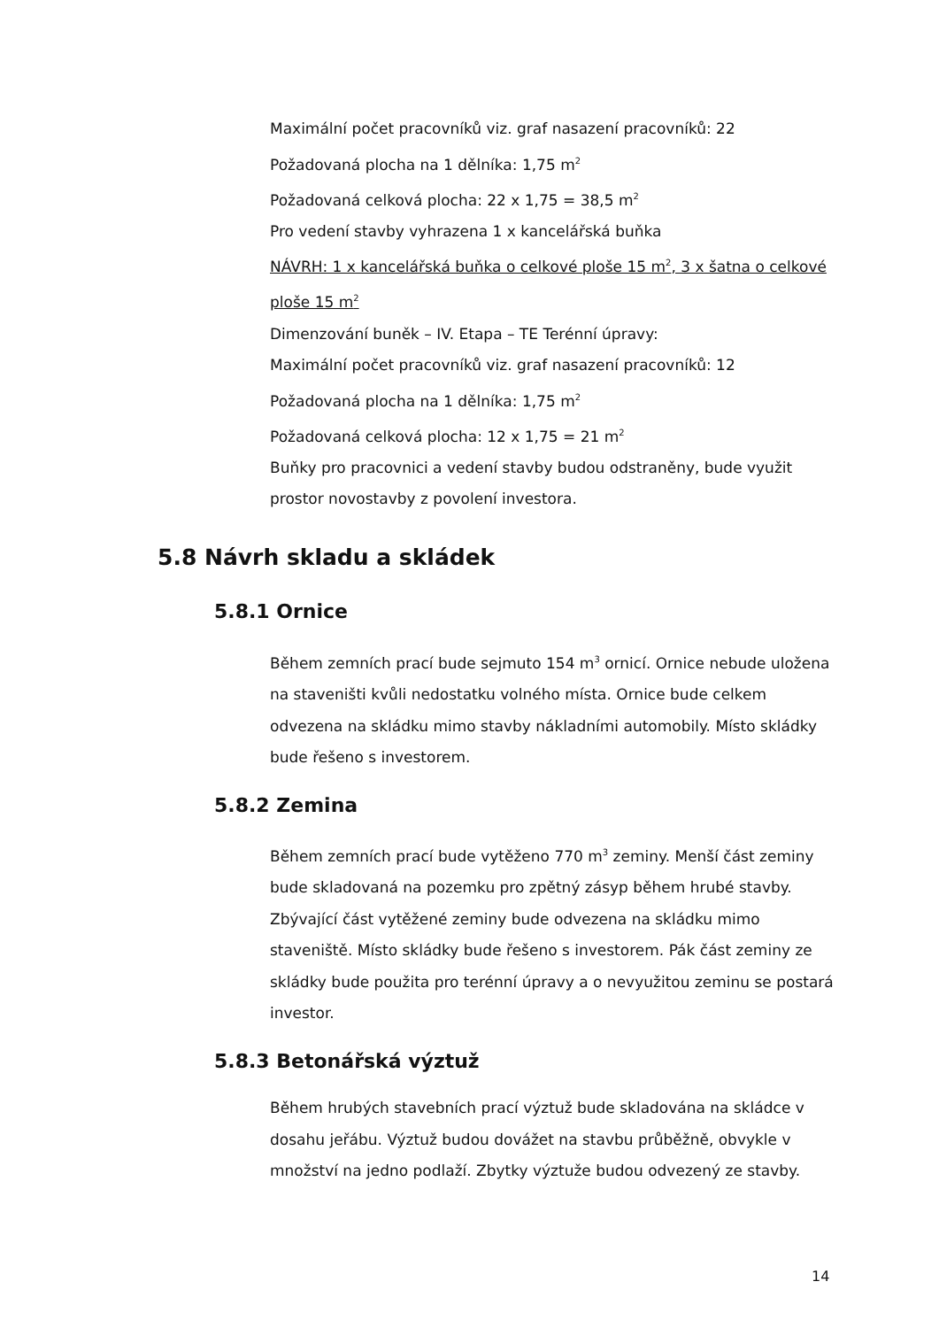Maximální počet pracovníků viz. graf nasazení pracovníků: 22
Požadovaná plocha na 1 dělníka: 1,75 m<sup>2</sup>
Požadovaná celková plocha: 22 x 1,75 = 38,5 m<sup>2</sup>
Pro vedení stavby vyhrazena 1 x kancelářská buňka
NÁVRH: 1 x kancelářská buňka o celkové ploše 15 m<sup>2</sup>, 3 x šatna o celkové ploše 15 m<sup>2</sup>
Dimenzování buněk – IV. Etapa – TE Terénní úpravy:
Maximální počet pracovníků viz. graf nasazení pracovníků: 12
Požadovaná plocha na 1 dělníka: 1,75 m<sup>2</sup>
Požadovaná celková plocha: 12 x 1,75 = 21 m<sup>2</sup>
Buňky pro pracovnici a vedení stavby budou odstraněny, bude využit prostor novostavby z povolení investora.
5.8 Návrh skladu a skládek
5.8.1 Ornice
Během zemních prací bude sejmuto 154 m<sup>3</sup> ornicí. Ornice nebude uložena na staveništi kvůli nedostatku volného místa. Ornice bude celkem odvezena na skládku mimo stavby nákladními automobily. Místo skládky bude řešeno s investorem.
5.8.2 Zemina
Během zemních prací bude vytěženo 770 m<sup>3</sup> zeminy. Menší část zeminy bude skladovaná na pozemku pro zpětný zásyp během hrubé stavby. Zbývající část vytěžené zeminy bude odvezena na skládku mimo staveniště. Místo skládky bude řešeno s investorem. Pák část zeminy ze skládky bude použita pro terénní úpravy a o nevyužitou zeminu se postará investor.
5.8.3 Betonářská výztuž
Během hrubých stavebních prací výztuž bude skladována na skládce v dosahu jeřábu. Výztuž budou dovážet na stavbu průběžně, obvykle v množství na jedno podlaží. Zbytky výztuže budou odvezený ze stavby.
14